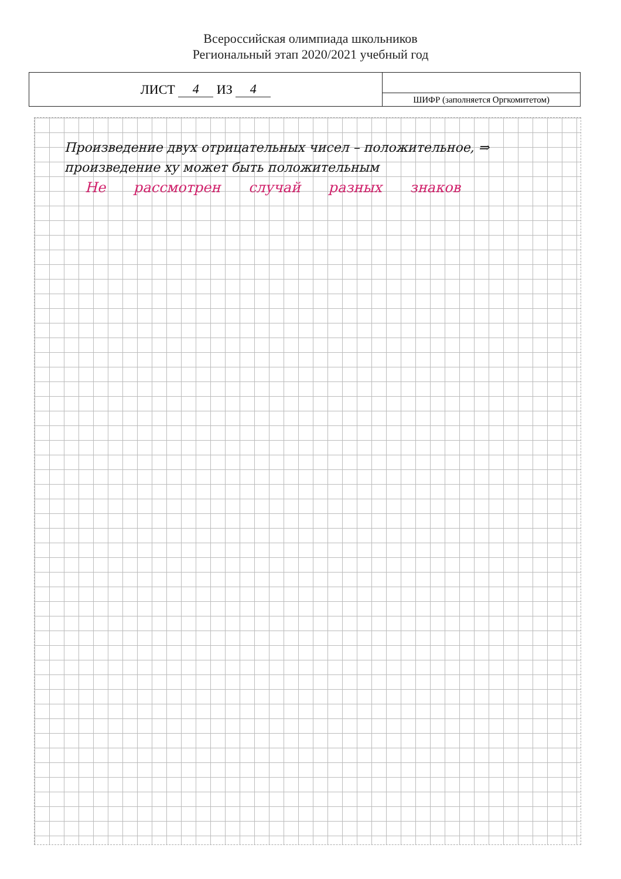Всероссийская олимпиада школьников
Региональный этап 2020/2021 учебный год
ЛИСТ 4 ИЗ 4
ШИФР (заполняется Оргкомитетом)
Произведение двух отрицательных чисел – положительное, ⇒
произведение xy может быть положительным
Не рассмотрен случай разных знаков